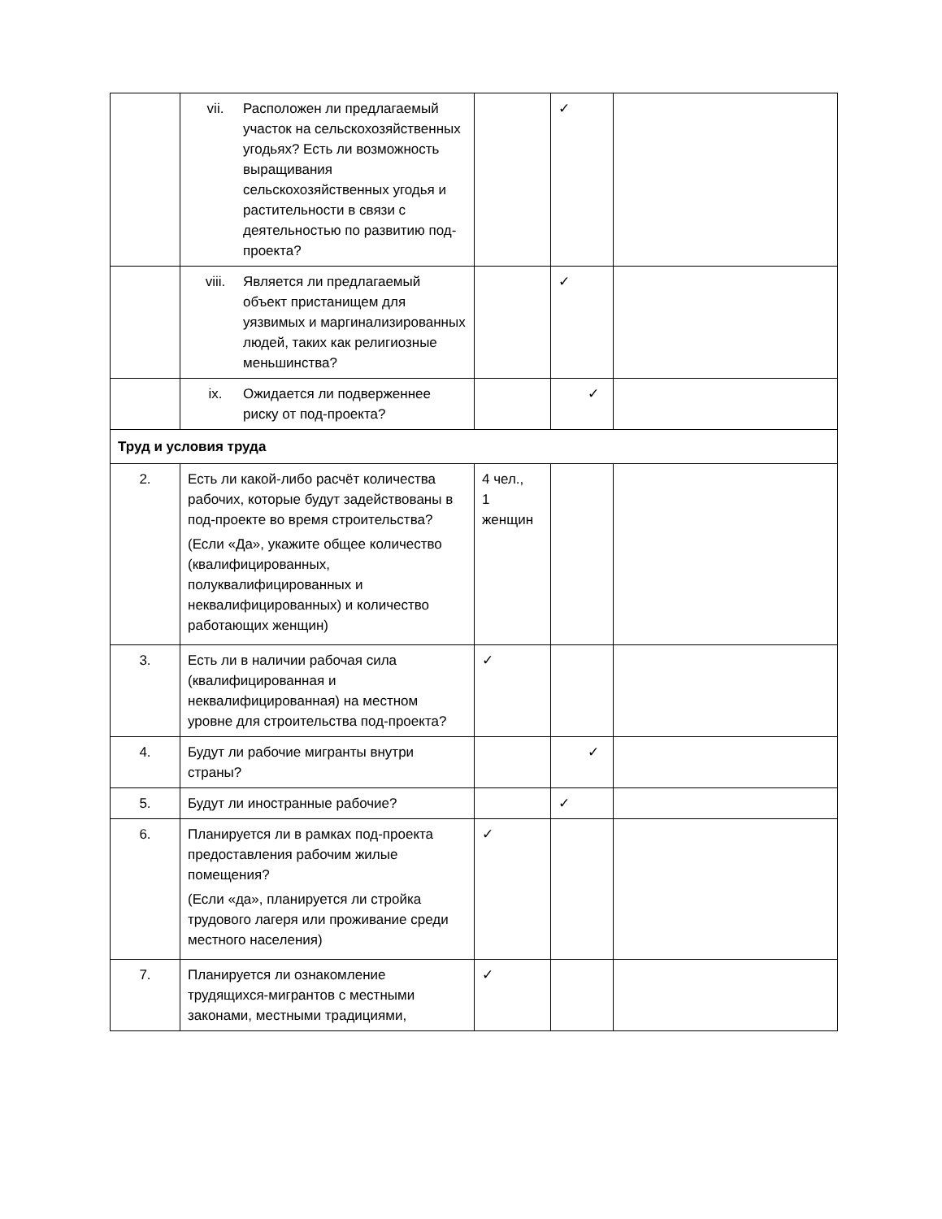| | vii. Расположен ли предлагаемый участок на сельскохозяйственных угодьях? Есть ли возможность выращивания сельскохозяйственных угодья и растительности в связи с деятельностью по развитию под-проекта? | | ✓ | |
| | viii. Является ли предлагаемый объект пристанищем для уязвимых и маргинализированных людей, таких как религиозные меньшинства? | | ✓ | |
| | ix. Ожидается ли подверженнее риску от под-проекта? | | ✓ | |
| Труд и условия труда | | | | |
| 2. | Есть ли какой-либо расчёт количества рабочих, которые будут задействованы в под-проекте во время строительства? (Если «Да», укажите общее количество (квалифицированных, полуквалифицированных и неквалифицированных) и количество работающих женщин) | 4 чел., 1 женщин | | |
| 3. | Есть ли в наличии рабочая сила (квалифицированная и неквалифицированная) на местном уровне для строительства под-проекта? | ✓ | | |
| 4. | Будут ли рабочие мигранты внутри страны? | | ✓ | |
| 5. | Будут ли иностранные рабочие? | | ✓ | |
| 6. | Планируется ли в рамках под-проекта предоставления рабочим жилые помещения? (Если «да», планируется ли стройка трудового лагеря или проживание среди местного населения) | ✓ | | |
| 7. | Планируется ли ознакомление трудящихся-мигрантов с местными законами, местными традициями, | ✓ | | |